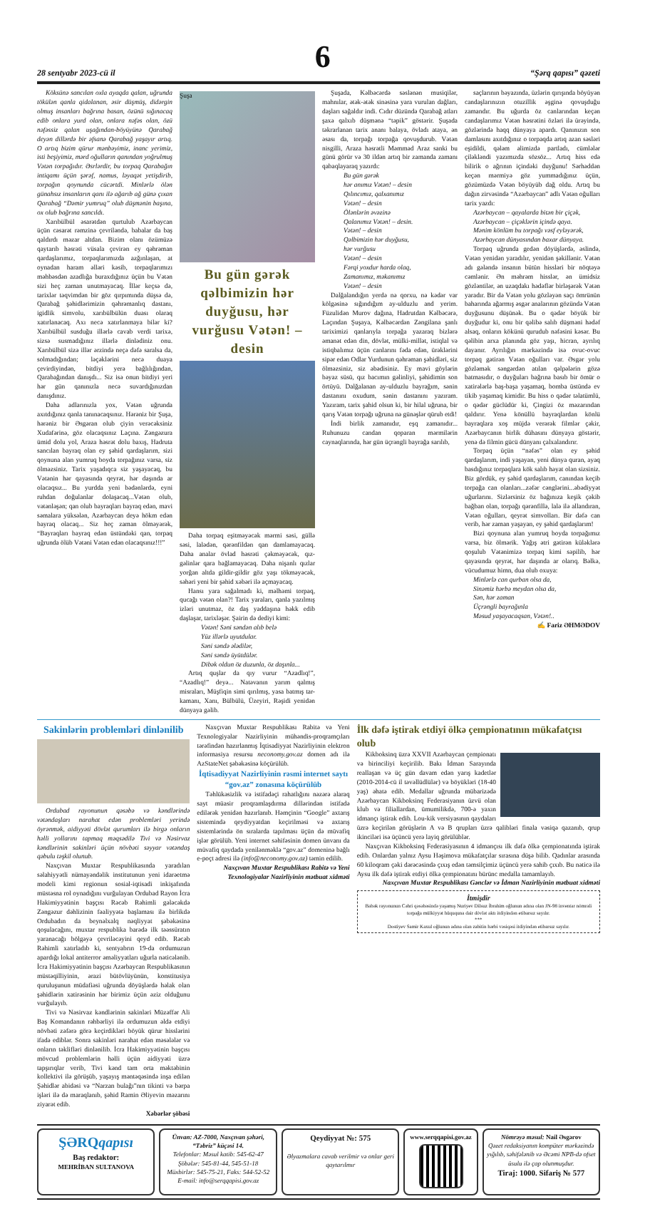28 sentyabr 2023-cü il 6 “Şərq qapısı” qəzeti
Köksünə sancılan oxla ayaqda qalan, uğrunda tökülən qanla qidalanan, əsir düşmüş, didərgin olmuş insanları bağrına basan, özünü sığınacaq edib onlara yurd olan, onlara nəfəs olan, özü nəfəssiz qalan uşağından-böyüyünə Qarabağ deyən dillərdə bir əfsanə Qarabağ yaşayır artıq. O artıq bizim qürur mənbəyimiz, inanc yerimiz, isti beşiyimiz, mərd oğulların qanından yoğrulmuş Vətən torpağıdır. Əsrlərdir, bu torpaq Qarabağın intiqamı üçün şərəf, namus, ləyaqət yetişdirib, torpağın qoynunda cücərtdi. Minlərlə ölən günahsız insanların qanı ilə ağarıb ağ günə çıxan Qarabağ “Dəmir yumruq” olub düşmənin başına, ox olub bağrına sancıldı.
Xarıbülbül əsarətdən qurtulub Azərbaycan üçün cəsarət rəmzinə çevriləndə, babalar da baş qaldırdı məzar altdan. Bizim olanı özümüzə qaytarıb həsrəti vüsala çevirən ey qəhrəman qardaşlarımız, torpaqlarımızda azğınlaşan, at oynadan haram əlləri kəsib, torpaqlarımızı məhbəsdən azadlığa buraxdığınız üçün bu Vətən sizi heç zaman unutmayacaq. İllər keçsə də, tarixlər təqvimdən bir göz qırpımında düşsə də, Qarabağ şəhidlərimizin qəhrəmanlıq dastanı, igidlik simvolu, xarıbülbülün duası olaraq xatırlanacaq. Axı necə xatırlanmaya bilər ki? Xarıbülbül susduğu illərlə cavab verdi tarixə, sizsə susmadığınız illərlə dinlədiniz onu. Xarıbülbül sizə illər ərzində neçə dəfə saralsa da, solmadığından; ləçəklərini necə duaya çevirdiyindən, bitdiyi yerə bağlılığından, Qarabağından danışdı... Siz isə onun bitdiyi yeri hər gün qanınızla necə suvardığınızdan danışdınız.
Daha adlarınızla yox, Vətən uğrunda axıtdığınız qanla tanınacaqsınız. Hərəniz bir Şuşa, hərəniz bir Əsgəran olub çiyin verəcəksiniz Xudafərinə, göz olacaqsınız Laçına. Zəngəzura ümid dolu yol, Araza həsrət dolu baxış, Hadruta sancılan bayraq olan ey şəhid qardaşlarım, sizi qoynuna alan yumruq boyda torpağınız varsa, siz ölməzsiniz. Tarix yaşadıqca siz yaşayacaq, bu Vətənin hər qayasında qeyrət, hər daşında ar olacaqsız... Bu yurdda yeni bədənlərdə, eyni ruhdan doğulanlar dolaşacaq...Vətən olub, vətənləşən; qan olub bayraqları bayraq edən, mavi səmalara yüksələn, Azərbaycan deyə hökm edən bayraq olacaq... Siz heç zaman ölməyərək, “Bayraqları bayraq edən üstündəki qan, torpaq uğrunda ölüb Vətəni Vətən edən olacaqsınız!!!”
Şuşa
Bu gün gərək qəlbimizin hər duyğusu, hər vurğusu Vətən! – desin
Daha torpaq eşitməyəcək mərmi səsi, güllə səsi, lalədən, qərənfildən qan damlamayacaq. Daha analar övlad həsrəti çəkməyəcək, qız-gəlinlər qara bağlamayacaq. Daha nişanlı qızlar yorğan altda gildir-gildir göz yaşı tökməyəcək, səhəri yeni bir şəhid xəbəri ilə açmayacaq.
Hansı yara sağalmadı ki, məlhəmi torpaq, qucağı vətən olan?! Tarix yaraları, qanla yazılmış izləri unutmaz, öz daş yaddaşına həkk edib daşlaşar, tarixləşər. Şairin də dediyi kimi:
Vətən! Səni səndən alıb belə
Yüz illərlə uyutdular.
Səni səndə ələdilər,
Səni səndə üyütdülər.
Dibək oldun öz duzunla, öz daşınla...
Artıq quşlar da qıy vurur “Azadlıq!”, “Azadlıq!” deyə... Natəvanın yarım qalmış misraları, Müşfiqin simi qırılmış, yasa batmış tar-kamanı, Xanı, Bülbülü, Üzeyiri, Rəşidi yenidən dünyaya gəlib.
Şuşada, Kəlbəcərdə səslənən musiqilər, mahnılar, ətək-ətək sinəsinə yara vurulan dağları, daşları sağaldır indi. Cıdır düzündə Qarabağ atları şaxə qalxıb düşmənə “təpik” göstərir. Şuşada təkrarlanan tarix ananı balaya, övladı ataya, ən əsası da, torpağı torpağa qovuşdurub. Vətən nisgilli, Araza həsrətli Məmməd Araz sanki bu günü görür və 30 ildən artıq bir zamanda zamanı qabaqlayaraq yazırdı:
Bu gün gərək
hər anımız Vətən! – desin
Qılıncımız, qalxanımız
Vətən! – desin
Ölənlərin əvəzinə
Qalanımız Vətən! – desin.
Vətən! – desin
Qəlbimizin hər duyğusu,
hər vurğusu
Vətən! – desin
Fərqi yoxdur harda olaq,
Zamanımız, məkanımız
Vətən! – desin
Dalğalandığın yerdə nə qorxu, nə kədər var kölgəsinə sığındığım ay-ulduzlu and yerim. Füzulidən Murov dağına, Hadrutdan Kəlbəcərə, Laçından Şuşaya, Kəlbəcərdən Zəngilana şanlı tariximizi qanlarıyla torpağa yazaraq bizlərə əmanət edən din, dövlət, mülki-millət, istiqlal və istiqbalımız üçün canlarını fəda edən, ürəklərini sipər edən Odlar Yurdunun qəhrəman şəhidləri, siz ölməzsiniz, siz əbədisiniz. Ey mavi göylərin bəyaz süsü, qız bacımın gəlinliyi, şəhidimin son örtüyü. Dalğalanan ay-ulduzlu bayrağım, sənin dastanını oxudum, sənin dastanını yazıram. Yazıram, tarix şahid olsun ki, bir hilal uğruna, bir qarış Vətən torpağı uğruna nə günəşlər qürub etdi!
İndi birlik zamanıdır, eşq zamanıdır... Ruhunuzu candan qoparan mərmilərin caynaqlarında, hər gün üçrəngli bayrağa sarılıb,
saçlarının bəyazında, üzlərin qırışında böyüyən candaşlarınızın otuzillik əşginə qovuşduğu zamandır. Bu uğurda öz canlarından keçən candaşlarımız Vətən həsrətini özləri ilə ürəyində, gözlərində haqq dünyaya apardı. Qanınızın son damlasını axıtdığınız o torpaqda artıq azan səsləri eşidildi, qələm əlimizdə partladı, cümlələr çiləkləndi yazımızda sözsöz... Artıq hiss edə bilirik o ağrının içindəki duyğunu! Sərhəddən keçən mərmiyə göz yummadığınız üçün, gözümüzdə Vətən böyüyüb dağ oldu. Artıq bu dağın zirvəsində “Azərbaycan” adlı Vətən oğulları tarix yazdı:
Azərbaycan – qayalarda bitən bir çiçək,
Azərbaycan – çiçəklərin içində qaya.
Mənim könlüm bu torpağı vəsf eyləyərək,
Azərbaycan dünyasından baxar dünyaya.
Torpaq uğrunda gedən döyüşlərdə, əslində, Vətən yenidən yaradılır, yenidən şəkillənir. Vətən adı gələndə insanın bütün hissləri bir nöqtəyə cəmlənir. Ən məhrəm hisslər, ən ümidsiz gözləntilər, ən uzaqdakı hədəflər birləşərək Vətən yaradır. Bir də Vətən yolu gözləyən saçı ömrünün baharında ağarmış əsgər analarının gözündə Vətən duyğusunu düşünək. Bu o qədər böyük bir duyğudur ki, onu bir qəlibə salıb düşməni hədəf alsaq, onların kökünü qurudub nəfəsini kəsər. Bu qəlibin arxa planında göz yaşı, hicran, ayrılıq dayanır. Ayrılığın mərkəzində isə ovuc-ovuc torpaq gətirən Vətən oğulları var. Əsgər yolu gözləmək səngərdən atılan qəlpələrin gözə batmasıdır, o duyğuları bağrına basıb bir ömür o xatirələrlə baş-başa yaşamaq, bomba üstündə ev tikib yaşamaq kimidir. Bu hiss o qədər təlatümlü, o qədər güclüdür ki, Çingizi öz məzarından qaldırır. Yenə könüllü bayraqlardan könlü bayraqlara xoş müjdə verərək filmlər çəkir, Azərbaycanın birlik dühasını dünyaya göstərir, yenə də filmin gücü dünyanı çalxalandırır.
Torpaq üçün “nəfəs” olan ey şəhid qardaşlarım, indi yaşayan, yeni dünya quran, ayaq basdığınız torpaqlara kök salıb həyat olan sizsiniz. Biz gördük, ey şəhid qardaşlarım, canından keçib torpağa can olanları...zəfər cənglərini...əbədiyyət uğurlarını. Sizlərsiniz öz bağınıza keşik çəkib bağban olan, torpağı qərənfillə, lalə ilə allandıran, Vətən oğulları, qeyrət simvolları. Bir dəfə can verib, hər zaman yaşayan, ey şəhid qardaşlarım!
Bizi qoynuna alan yumruq boyda torpağımız varsa, biz ölmərik. Yağış ətri gətirən küləklərə qoşulub Vətənimizə torpaq kimi səpilib, hər qayasında qeyrət, hər daşında ar olarıq. Bəlkə, vücudumuz himn, dua olub oxuya:
Minlərlə can qurban olsa da,
Sinəmiz hərbə meydan olsa da,
Sən, hər zaman
Üçrəngli bayrağınla
Məsud yaşayacaqsan, Vətən!..
✍ Fariz ƏHMƏDOV
Sakinlərin problemləri dinlənilib
Ordubad rayonunun qəsəbə və kəndlərində vətəndaşları narahat edən problemləri yerində öyrənmək, aidiyyəti dövlət qurumları ilə birgə onların həlli yollarını tapmaq məqsədilə Tivi və Nəsirvaz kəndlərinin sakinləri üçün növbəti səyyar vətəndaş qəbulu təşkil olunub.
Naxçıvan Muxtar Respublikasında yaradılan səlahiyyətli nümayəndəlik institutunun yeni idarəetmə modeli kimi regionun sosial-iqtisadi inkişafında müstəsna rol oynadığını vurğulayan Ordubad Rayon İcra Hakimiyyətinin başçısı Rəcəb Rəhimli gələcəkdə Zəngəzur dəhlizinin fəaliyyətə başlaması ilə birlikdə Ordubadın da beynəlxalq nəqliyyat şəbəkəsinə qoşulacağını, muxtar respublika barədə ilk təəssüratın yaranacağı bölgəyə çevriləcəyini qeyd edib. Rəcəb Rəhimli xatırladıb ki, sentyabrın 19-da ordumuzun apardığı lokal antiterror əməliyyatları uğurla nəticələnib. İcra Hakimiyyətinin başçısı Azərbaycan Respublikasının müstəqilliyinin, ərazi bütövlüyünün, konstitusiya quruluşunun müdafiəsi uğrunda döyüşlərdə həlak olan şəhidlərin xatirəsinin hər birimiz üçün əziz olduğunu vurğulayıb.
Tivi və Nəsirvaz kəndlərinin sakinləri Müzəffər Ali Baş Komandanın rəhbərliyi ilə ordumuzun əldə etdiyi növbəti zəfərə görə keçirdikləri böyük qürur hisslərini ifadə ediblər. Sonra sakinləri narahat edən məsələlər və onların təklifləri dinlənilib. İcra Hakimiyyətinin başçısı mövcud problemlərin həlli üçün aidiyyəti üzrə tapşırıqlar verib, Tivi kənd tam orta məktəbinin kollektivi ilə görüşüb, yaşayış məntəqəsində inşa edilən Şəhidlər abidəsi və “Narzan bulağı”nın tikinti və bərpa işləri ilə də maraqlanıb, şəhid Ramin Əliyevin məzarını ziyarət edib.
Xəbərlər şöbəsi
Naxçıvan Muxtar Respublikası Rabitə və Yeni Texnologiyalar Nazirliyinin mühəndis-proqramçıları tərəfindən hazırlanmış İqtisadiyyat Nazirliyinin elektron informasiya resursu neconomy.gov.az domen adı ilə AzStateNet şəbəkəsinə köçürülüb.
İqtisadiyyat Nazirliyinin rəsmi internet saytı “gov.az” zonasına köçürülüb
Təhlükəsizlik və istifadəçi rahatlığını nəzərə alaraq sayt müasir proqramlaşdırma dillərindən istifadə edilərək yenidən hazırlanıb. Həmçinin “Google” axtarış sistemində qeydiyyatdan keçirilməsi və axtarış sistemlərində ön sıralarda tapılması üçün də müvafiq işlər görülüb. Yeni internet səhifəsinin domen ünvanı da müvafiq qaydada yenilənməklə “gov.az” domeninə bağlı e-poçt adresi ilə (info@neconomy.gov.az) təmin edilib.
Naxçıvan Muxtar Respublikası Rabitə və Yeni Texnologiyalar Nazirliyinin mətbuat xidməti
İlk dəfə iştirak etdiyi ölkə çempionatının mükafatçısı olub
Kikboksinq üzrə XXVII Azərbaycan çempionatı və birinciliyi keçirilib. Bakı İdman Sarayında reallaşan və üç gün davam edən yarış kadetlər (2010-2014-cü il təvəllüdlülər) və böyükləri (18-40 yaş) əhatə edib. Medallar uğrunda mübarizədə Azərbaycan Kikboksinq Federasiyanın üzvü olan klub və filiallardan, ümumilikdə, 700-ə yaxın idmançı iştirak edib. Lou-kik versiyasının qaydaları üzrə keçirilən görüşlərin A və B qrupları üzrə qalibləri finala vəsiqə qazanıb, qrup ikinciləri isə üçüncü yerə layiq görülüblər.
Naxçıvan Kikboksinq Federasiyasının 4 idmançısı ilk dəfə ölkə çempionatında iştirak edib. Onlardan yalnız Aysu Həşimova mükafatçılar sırasına düşə bilib. Qadınlar arasında 60 kiloqram çəki dərəcəsində çıxış edən təmsilçimiz üçüncü yerə sahib çıxıb. Bu nəticə ilə Aysu ilk dəfə iştirak etdiyi ölkə çempionatını bürünc medalla tamamlayıb.
Naxçıvan Muxtar Respublikası Gənclər və İdman Nazirliyinin mətbuat xidməti
İtmişdir
Babək rayonunun Cəhri qəsəbəsində yaşamış Nuriyev Dilsuz İbrahim oğlunun adına olan JN-98 inventar nömrəli torpağa mülkiyyət hüququna dair dövlət aktı itdiyindən etibarsız sayılır.
***
Dostiyev Samir Kaxul oğlunun adına olan zabitin hərbi vəsiqəsi itdiyindən etibarsız sayılır.
ŞƏRQqapısı
Baş redaktor:
MEHRİBAN SULTANOVA
Ünvan: AZ-7000, Naxçıvan şəhəri, “Təbriz” küçəsi 14.
Telefonlar: Məsul katib: 545-62-47
Şöbələr: 545-81-44, 545-51-18
Müxbirlər: 545-75-21, Faks: 544-52-52
E-mail: info@serqqapisi.gov.az
Qeydiyyat №: 575
Əlyazmalara cavab verilmir və onlar geri qaytarılmır
www.serqqapisi.gov.az Nömrəyə məsul: Nail Əsgərov
Qəzet redaksiyanın kompüter mərkəzində yığılıb, səhifələnib və Əcəmi NPB-də ofset üsulu ilə çap olunmuşdur.
Tiraj: 1000. Sifariş № 577